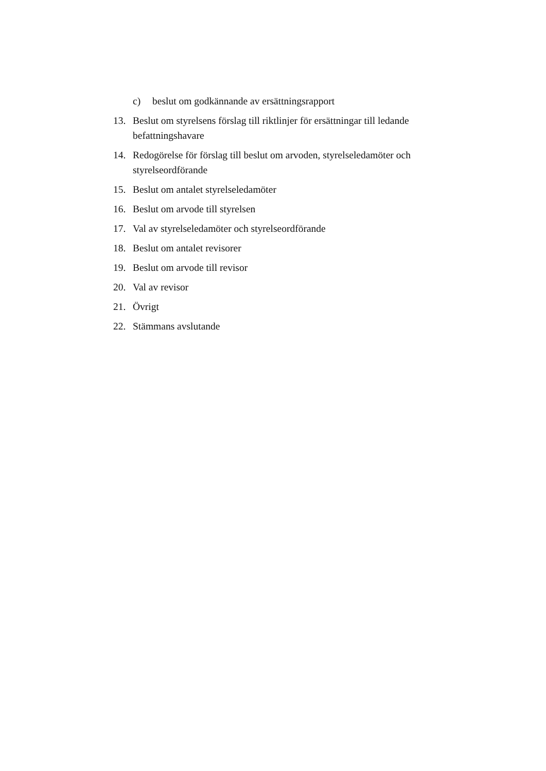c) beslut om godkännande av ersättningsrapport
13. Beslut om styrelsens förslag till riktlinjer för ersättningar till ledande befattningshavare
14. Redogörelse för förslag till beslut om arvoden, styrelseledamöter och styrelseordförande
15. Beslut om antalet styrelseledamöter
16. Beslut om arvode till styrelsen
17. Val av styrelseledamöter och styrelseordförande
18. Beslut om antalet revisorer
19. Beslut om arvode till revisor
20. Val av revisor
21. Övrigt
22. Stämmans avslutande